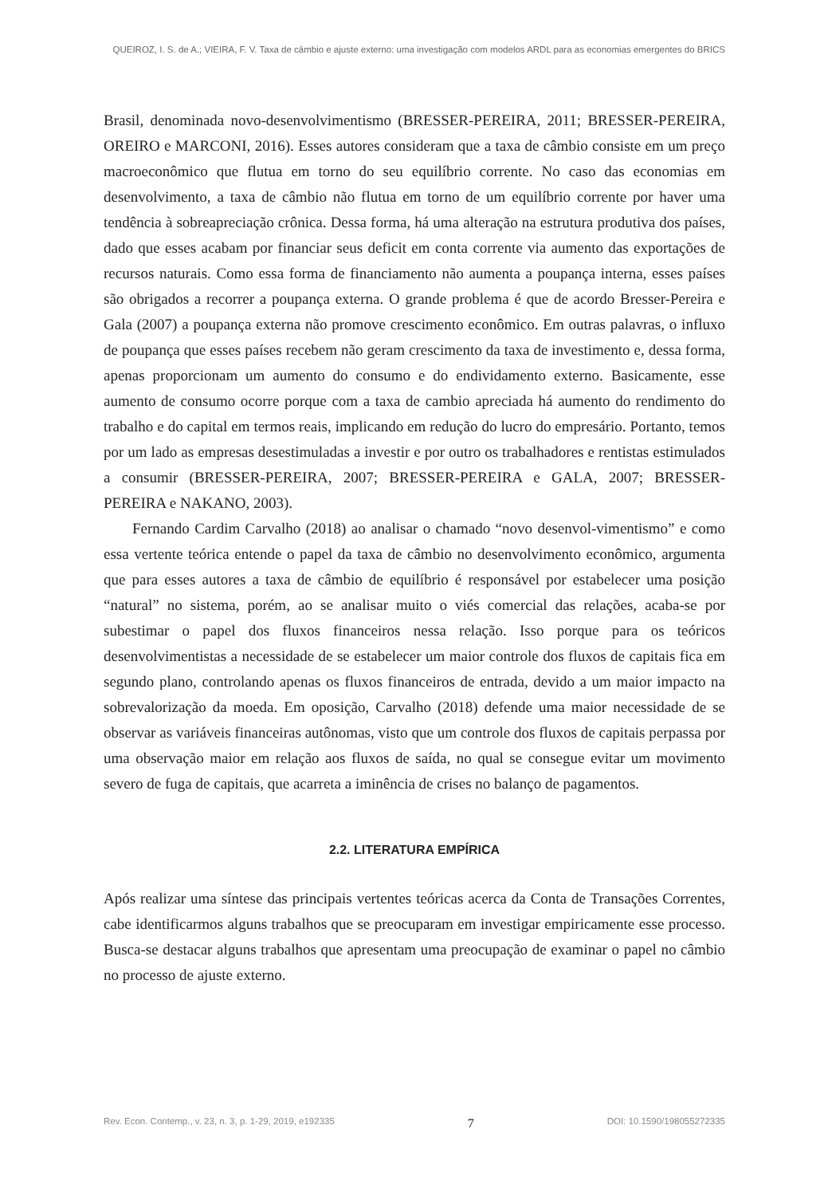QUEIROZ, I. S. de A.; VIEIRA, F. V. Taxa de câmbio e ajuste externo: uma investigação com modelos ARDL para as economias emergentes do BRICS
Brasil, denominada novo-desenvolvimentismo (BRESSER-PEREIRA, 2011; BRESSER-PEREIRA, OREIRO e MARCONI, 2016). Esses autores consideram que a taxa de câmbio consiste em um preço macroeconômico que flutua em torno do seu equilíbrio corrente. No caso das economias em desenvolvimento, a taxa de câmbio não flutua em torno de um equilíbrio corrente por haver uma tendência à sobreapreciação crônica. Dessa forma, há uma alteração na estrutura produtiva dos países, dado que esses acabam por financiar seus deficit em conta corrente via aumento das exportações de recursos naturais. Como essa forma de financiamento não aumenta a poupança interna, esses países são obrigados a recorrer a poupança externa. O grande problema é que de acordo Bresser-Pereira e Gala (2007) a poupança externa não promove crescimento econômico. Em outras palavras, o influxo de poupança que esses países recebem não geram crescimento da taxa de investimento e, dessa forma, apenas proporcionam um aumento do consumo e do endividamento externo. Basicamente, esse aumento de consumo ocorre porque com a taxa de cambio apreciada há aumento do rendimento do trabalho e do capital em termos reais, implicando em redução do lucro do empresário. Portanto, temos por um lado as empresas desestimuladas a investir e por outro os trabalhadores e rentistas estimulados a consumir (BRESSER-PEREIRA, 2007; BRESSER-PEREIRA e GALA, 2007; BRESSER-PEREIRA e NAKANO, 2003).
Fernando Cardim Carvalho (2018) ao analisar o chamado “novo desenvol-vimentismo” e como essa vertente teórica entende o papel da taxa de câmbio no desenvolvimento econômico, argumenta que para esses autores a taxa de câmbio de equilíbrio é responsável por estabelecer uma posição “natural” no sistema, porém, ao se analisar muito o viés comercial das relações, acaba-se por subestimar o papel dos fluxos financeiros nessa relação. Isso porque para os teóricos desenvolvimentistas a necessidade de se estabelecer um maior controle dos fluxos de capitais fica em segundo plano, controlando apenas os fluxos financeiros de entrada, devido a um maior impacto na sobrevalorização da moeda. Em oposição, Carvalho (2018) defende uma maior necessidade de se observar as variáveis financeiras autônomas, visto que um controle dos fluxos de capitais perpassa por uma observação maior em relação aos fluxos de saída, no qual se consegue evitar um movimento severo de fuga de capitais, que acarreta a iminência de crises no balanço de pagamentos.
2.2. LITERATURA EMPÍRICA
Após realizar uma síntese das principais vertentes teóricas acerca da Conta de Transações Correntes, cabe identificarmos alguns trabalhos que se preocuparam em investigar empiricamente esse processo. Busca-se destacar alguns trabalhos que apresentam uma preocupação de examinar o papel no câmbio no processo de ajuste externo.
Rev. Econ. Contemp., v. 23, n. 3, p. 1-29, 2019, e192335 7 DOI: 10.1590/198055272335